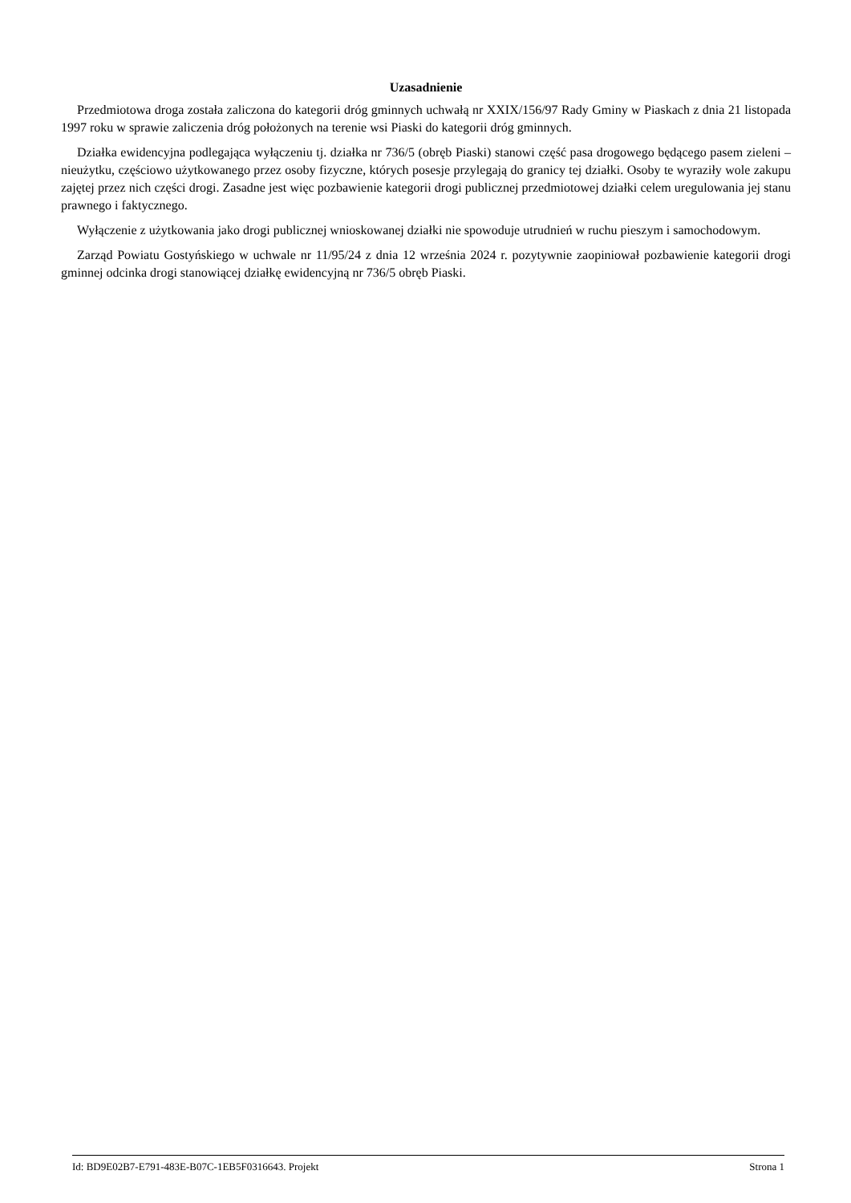Uzasadnienie
Przedmiotowa droga została zaliczona do kategorii dróg gminnych uchwałą nr XXIX/156/97 Rady Gminy w Piaskach z dnia 21 listopada 1997 roku w sprawie zaliczenia dróg położonych na terenie wsi Piaski do kategorii dróg gminnych.
Działka ewidencyjna podlegająca wyłączeniu tj. działka nr 736/5 (obręb Piaski) stanowi część pasa drogowego będącego pasem zieleni – nieużytku, częściowo użytkowanego przez osoby fizyczne, których posesje przylegają do granicy tej działki. Osoby te wyraziły wole zakupu zajętej przez nich części drogi. Zasadne jest więc pozbawienie kategorii drogi publicznej przedmiotowej działki celem uregulowania jej stanu prawnego i faktycznego.
Wyłączenie z użytkowania jako drogi publicznej wnioskowanej działki nie spowoduje utrudnień w ruchu pieszym i samochodowym.
Zarząd Powiatu Gostyńskiego w uchwale nr 11/95/24 z dnia 12 września 2024 r. pozytywnie zaopiniował pozbawienie kategorii drogi gminnej odcinka drogi stanowiącej działkę ewidencyjną nr 736/5 obręb Piaski.
Id: BD9E02B7-E791-483E-B07C-1EB5F0316643. Projekt Strona 1